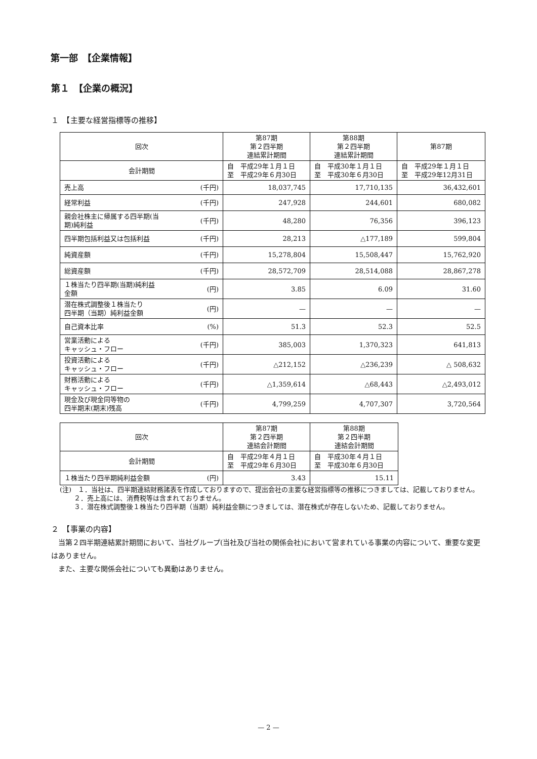第一部　【企業情報】
第１　【企業の概況】
１　【主要な経営指標等の推移】
| 回次 | 第87期 第２四半期 連結累計期間 | 第88期 第２四半期 連結累計期間 | 第87期 |
| 会計期間 | 自 平成29年１月１日 至 平成29年６月30日 | 自 平成30年１月１日 至 平成30年６月30日 | 自 平成29年１月１日 至 平成29年12月31日 |
| 売上高 (千円) | 18,037,745 | 17,710,135 | 36,432,601 |
| 経常利益 (千円) | 247,928 | 244,601 | 680,082 |
| 親会社株主に帰属する四半期(当 期)純利益 (千円) | 48,280 | 76,356 | 396,123 |
| 四半期包括利益又は包括利益 (千円) | 28,213 | △177,189 | 599,804 |
| 純資産額 (千円) | 15,278,804 | 15,508,447 | 15,762,920 |
| 総資産額 (千円) | 28,572,709 | 28,514,088 | 28,867,278 |
| １株当たり四半期(当期)純利益 金額 (円) | 3.85 | 6.09 | 31.60 |
| 潜在株式調整後１株当たり 四半期（当期）純利益金額 (円) | — | — | — |
| 自己資本比率 (%) | 51.3 | 52.3 | 52.5 |
| 営業活動による キャッシュ・フロー (千円) | 385,003 | 1,370,323 | 641,813 |
| 投資活動による キャッシュ・フロー (千円) | △212,152 | △236,239 | △ 508,632 |
| 財務活動による キャッシュ・フロー (千円) | △1,359,614 | △68,443 | △2,493,012 |
| 現金及び現金同等物の 四半期末(期末)残高 (千円) | 4,799,259 | 4,707,307 | 3,720,564 |
| 回次 | 第87期 第２四半期 連結会計期間 | 第88期 第２四半期 連結会計期間 |
| 会計期間 | 自 平成29年４月１日 至 平成29年６月30日 | 自 平成30年４月１日 至 平成30年６月30日 |
| １株当たり四半期純利益金額 (円) | 3.43 | 15.11 |
(注)　１．当社は、四半期連結財務諸表を作成しておりますので、提出会社の主要な経営指標等の推移につきましては、記載しておりません。
２．売上高には、消費税等は含まれておりません。
３．潜在株式調整後１株当たり四半期（当期）純利益金額につきましては、潜在株式が存在しないため、記載しておりません。
２　【事業の内容】
当第２四半期連結累計期間において、当社グループ(当社及び当社の関係会社)において営まれている事業の内容について、重要な変更はありません。
また、主要な関係会社についても異動はありません。
— 2 —